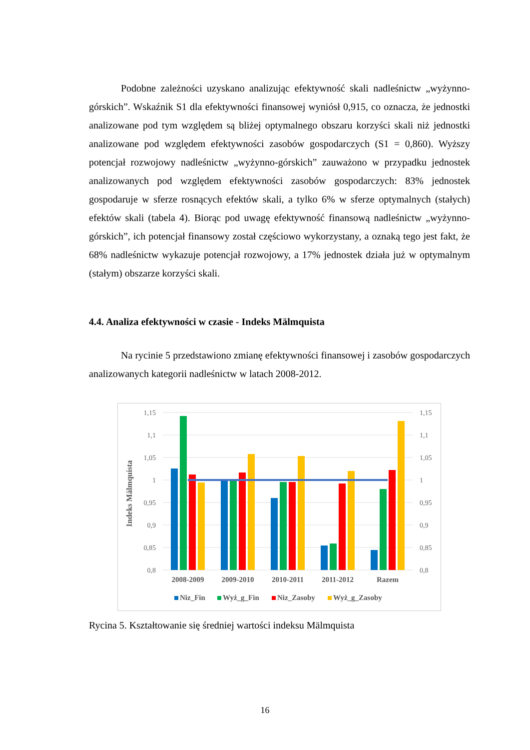Podobne zależności uzyskano analizując efektywność skali nadleśnictw „wyżynno-górskich”. Wskaźnik S1 dla efektywności finansowej wyniósł 0,915, co oznacza, że jednostki analizowane pod tym względem są bliżej optymalnego obszaru korzyści skali niż jednostki analizowane pod względem efektywności zasobów gospodarczych (S1 = 0,860). Wyższy potencjał rozwojowy nadleśnictw „wyżynno-górskich” zauważono w przypadku jednostek analizowanych pod względem efektywności zasobów gospodarczych: 83% jednostek gospodaruje w sferze rosnących efektów skali, a tylko 6% w sferze optymalnych (stałych) efektów skali (tabela 4). Biorąc pod uwagę efektywność finansową nadleśnictw „wyżynno-górskich”, ich potencjał finansowy został częściowo wykorzystany, a oznaką tego jest fakt, że 68% nadleśnictw wykazuje potencjał rozwojowy, a 17% jednostek działa już w optymalnym (stałym) obszarze korzyści skali.
4.4. Analiza efektywności w czasie - Indeks Mälmquista
Na rycinie 5 przedstawiono zmianę efektywności finansowej i zasobów gospodarczych analizowanych kategorii nadleśnictw w latach 2008-2012.
1,15
1,1
1,05
1
0,95
0,9
0,85
0,8
1,15
1,1
1,05
1
0,95
0,9
0,85
0,8
Indeks Mälmquista
2008-2009
2009-2010
2010-2011
2011-2012
Razem
Niz_Fin
Wyż_g_Fin
Niz_Zasoby
Wyż_g_Zasoby
Rycina 5. Kształtowanie się średniej wartości indeksu Mälmquista
16